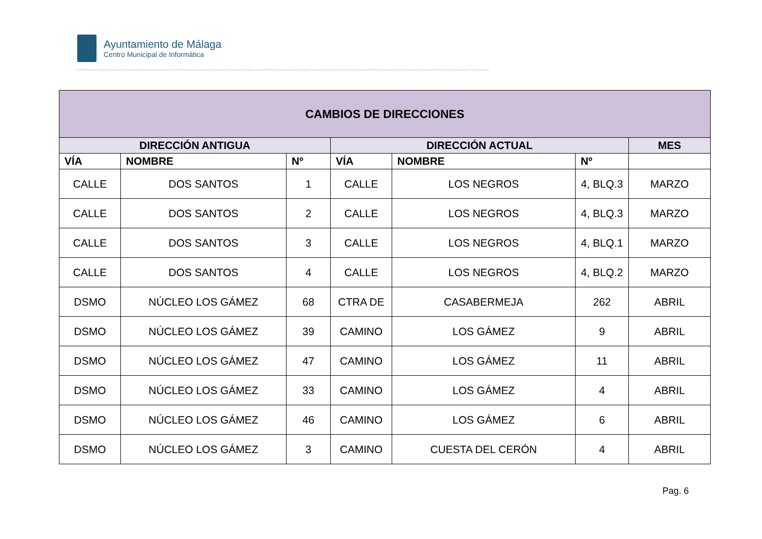Ayuntamiento de Málaga
Centro Municipal de Informática
| CAMBIOS DE DIRECCIONES | | | | | | |
| --- | --- | --- | --- | --- | --- | --- |
| DIRECCIÓN ANTIGUA | | | DIRECCIÓN ACTUAL | | | MES |
| VÍA | NOMBRE | Nº | VÍA | NOMBRE | Nº | |
| CALLE | DOS SANTOS | 1 | CALLE | LOS NEGROS | 4, BLQ.3 | MARZO |
| CALLE | DOS SANTOS | 2 | CALLE | LOS NEGROS | 4, BLQ.3 | MARZO |
| CALLE | DOS SANTOS | 3 | CALLE | LOS NEGROS | 4, BLQ.1 | MARZO |
| CALLE | DOS SANTOS | 4 | CALLE | LOS NEGROS | 4, BLQ.2 | MARZO |
| DSMO | NÚCLEO LOS GÁMEZ | 68 | CTRA DE | CASABERMEJA | 262 | ABRIL |
| DSMO | NÚCLEO LOS GÁMEZ | 39 | CAMINO | LOS GÁMEZ | 9 | ABRIL |
| DSMO | NÚCLEO LOS GÁMEZ | 47 | CAMINO | LOS GÁMEZ | 11 | ABRIL |
| DSMO | NÚCLEO LOS GÁMEZ | 33 | CAMINO | LOS GÁMEZ | 4 | ABRIL |
| DSMO | NÚCLEO LOS GÁMEZ | 46 | CAMINO | LOS GÁMEZ | 6 | ABRIL |
| DSMO | NÚCLEO LOS GÁMEZ | 3 | CAMINO | CUESTA DEL CERÓN | 4 | ABRIL |
Pag. 6